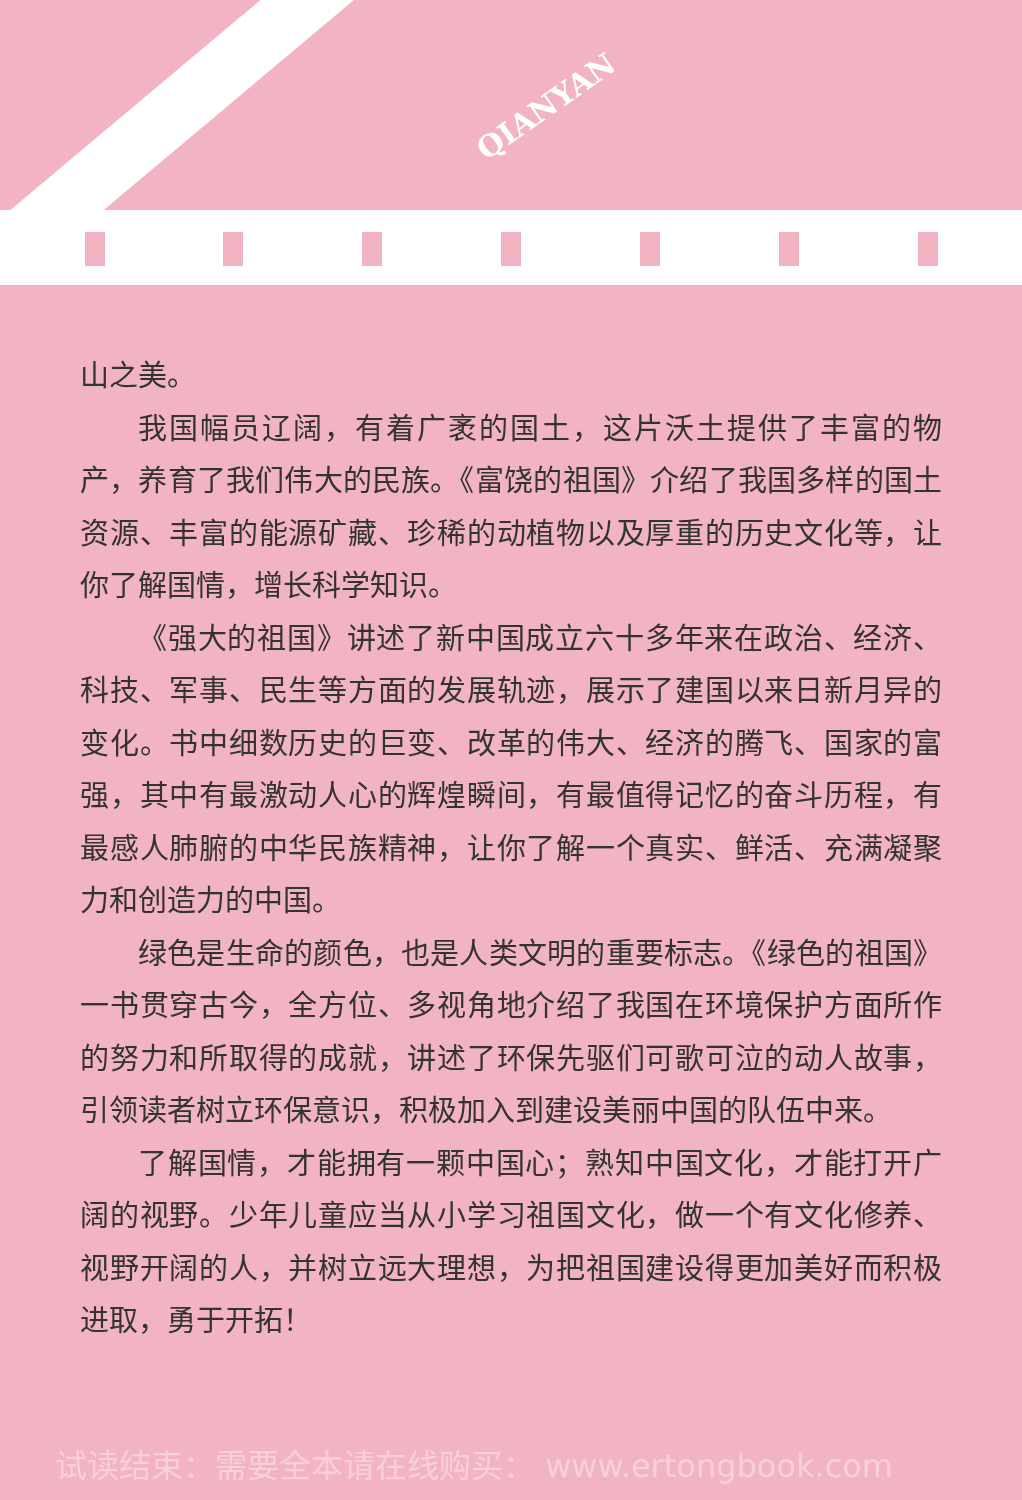QIANYAN
山之美。
我国幅员辽阔，有着广袤的国土，这片沃土提供了丰富的物产，养育了我们伟大的民族。《富饶的祖国》介绍了我国多样的国土资源、丰富的能源矿藏、珍稀的动植物以及厚重的历史文化等，让你了解国情，增长科学知识。
《强大的祖国》讲述了新中国成立六十多年来在政治、经济、科技、军事、民生等方面的发展轨迹，展示了建国以来日新月异的变化。书中细数历史的巨变、改革的伟大、经济的腾飞、国家的富强，其中有最激动人心的辉煌瞬间，有最值得记忆的奋斗历程，有最感人肺腑的中华民族精神，让你了解一个真实、鲜活、充满凝聚力和创造力的中国。
绿色是生命的颜色，也是人类文明的重要标志。《绿色的祖国》一书贯穿古今，全方位、多视角地介绍了我国在环境保护方面所作的努力和所取得的成就，讲述了环保先驱们可歌可泣的动人故事，引领读者树立环保意识，积极加入到建设美丽中国的队伍中来。
了解国情，才能拥有一颗中国心；熟知中国文化，才能打开广阔的视野。少年儿童应当从小学习祖国文化，做一个有文化修养、视野开阔的人，并树立远大理想，为把祖国建设得更加美好而积极进取，勇于开拓！
试读结束：需要全本请在线购买： www.ertongbook.com